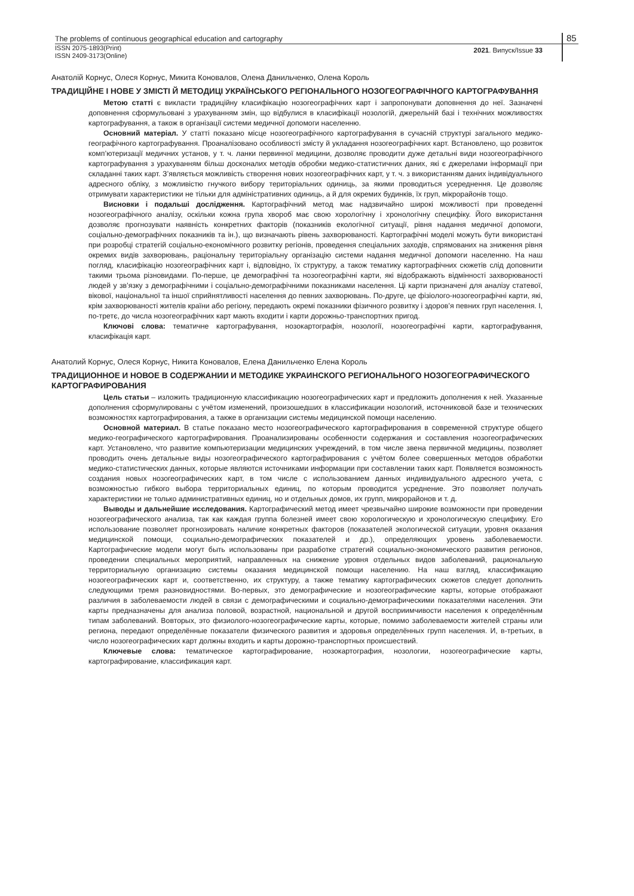The problems of continuous geographical education and cartography
ISSN 2075-1893(Print)
ISSN 2409-3173(Online)
2021. Випуск/Issue 33
85
Анатолій Корнус, Олеся Корнус, Микита Коновалов, Олена Данильченко, Олена Король
ТРАДИЦІЙНЕ І НОВЕ У ЗМІСТІ Й МЕТОДИЦІ УКРАЇНСЬКОГО РЕГІОНАЛЬНОГО НОЗОГЕОГРАФІЧНОГО КАРТОГРАФУВАННЯ
Метою статті є викласти традиційну класифікацію нозогеографічних карт і запропонувати доповнення до неї. Зазначені доповнення сформульовані з урахуванням змін, що відбулися в класифікації нозологій, джерельній базі і технічних можливостях картографування, а також в організації системи медичної допомоги населенню.
Основний матеріал. У статті показано місце нозогеографічного картографування в сучасній структурі загального медико-географічного картографування. Проаналізовано особливості змісту й укладання нозогеографічних карт. Встановлено, що розвиток комп’ютеризації медичних установ, у т. ч. ланки первинної медицини, дозволяє проводити дуже детальні види нозогеографічного картографування з урахуванням більш досконалих методів обробки медико-статистичних даних, які є джерелами інформації при складанні таких карт. З’являється можливість створення нових нозогеографічних карт, у т. ч. з використанням даних індивідуального адресного обліку, з можливістю гнучкого вибору територіальних одиниць, за якими проводиться усереднення. Це дозволяє отримувати характеристики не тільки для адміністративних одиниць, а й для окремих будинків, їх груп, мікрорайонів тощо.
Висновки і подальші дослідження. Картографічний метод має надзвичайно широкі можливості при проведенні нозогеографічного аналізу, оскільки кожна група хвороб має свою хорологічну і хронологічну специфіку. Його використання дозволяє прогнозувати наявність конкретних факторів (показників екологічної ситуації, рівня надання медичної допомоги, соціально-демографічних показників та ін.), що визначають рівень захворюваності. Картографічні моделі можуть бути використані при розробці стратегій соціально-економічного розвитку регіонів, проведення спеціальних заходів, спрямованих на зниження рівня окремих видів захворювань, раціональну територіальну організацію системи надання медичної допомоги населенню. На наш погляд, класифікацію нозогеографічних карт і, відповідно, їх структуру, а також тематику картографічних сюжетів слід доповнити такими трьома різновидами. По-перше, це демографічні та нозогеографічні карти, які відображають відмінності захворюваності людей у зв’язку з демографічними і соціально-демографічними показниками населення. Ці карти призначені для аналізу статевої, вікової, національної та іншої сприйнятливості населення до певних захворювань. По-друге, це фізіолого-нозогеографічні карти, які, крім захворюваності жителів країни або регіону, передають окремі показники фізичного розвитку і здоров’я певних груп населення. І, по-третє, до числа нозогеографічних карт мають входити і карти дорожньо-транспортних пригод.
Ключові слова: тематичне картографування, нозокартографія, нозології, нозогеографічні карти, картографування, класифікація карт.
Анатолий Корнус, Олеся Корнус, Никита Коновалов, Елена Данильченко Елена Король
ТРАДИЦИОННОЕ И НОВОЕ В СОДЕРЖАНИИ И МЕТОДИКЕ УКРАИНСКОГО РЕГИОНАЛЬНОГО НОЗОГЕОГРАФИЧЕСКОГО КАРТОГРАФИРОВАНИЯ
Цель статьи – изложить традиционную классификацию нозогеографических карт и предложить дополнения к ней. Указанные дополнения сформулированы с учётом изменений, произошедших в классификации нозологий, источниковой базе и технических возможностях картографирования, а также в организации системы медицинской помощи населению.
Основной материал. В статье показано место нозогеографического картографирования в современной структуре общего медико-географического картографирования. Проанализированы особенности содержания и составления нозогеографических карт. Установлено, что развитие компьютеризации медицинских учреждений, в том числе звена первичной медицины, позволяет проводить очень детальные виды нозогеографического картографирования с учётом более совершенных методов обработки медико-статистических данных, которые являются источниками информации при составлении таких карт. Появляется возможность создания новых нозогеографических карт, в том числе с использованием данных индивидуального адресного учета, с возможностью гибкого выбора территориальных единиц, по которым проводится усреднение. Это позволяет получать характеристики не только административных единиц, но и отдельных домов, их групп, микрорайонов и т. д.
Выводы и дальнейшие исследования. Картографический метод имеет чрезвычайно широкие возможности при проведении нозогеографического анализа, так как каждая группа болезней имеет свою хорологическую и хронологическую специфику. Его использование позволяет прогнозировать наличие конкретных факторов (показателей экологической ситуации, уровня оказания медицинской помощи, социально-демографических показателей и др.), определяющих уровень заболеваемости. Картографические модели могут быть использованы при разработке стратегий социально-экономического развития регионов, проведении специальных мероприятий, направленных на снижение уровня отдельных видов заболеваний, рациональную территориальную организацию системы оказания медицинской помощи населению. На наш взгляд, классификацию нозогеографических карт и, соответственно, их структуру, а также тематику картографических сюжетов следует дополнить следующими тремя разновидностями. Во-первых, это демографические и нозогеографические карты, которые отображают различия в заболеваемости людей в связи с демографическими и социально-демографическими показателями населения. Эти карты предназначены для анализа половой, возрастной, национальной и другой восприимчивости населения к определённым типам заболеваний. Вовторых, это физиолого-нозогеографические карты, которые, помимо заболеваемости жителей страны или региона, передают определённые показатели физического развития и здоровья определённых групп населения. И, в-третьих, в число нозогеографических карт должны входить и карты дорожно-транспортных происшествий.
Ключевые слова: тематическое картографирование, нозокартография, нозологии, нозогеографические карты, картографирование, классификация карт.